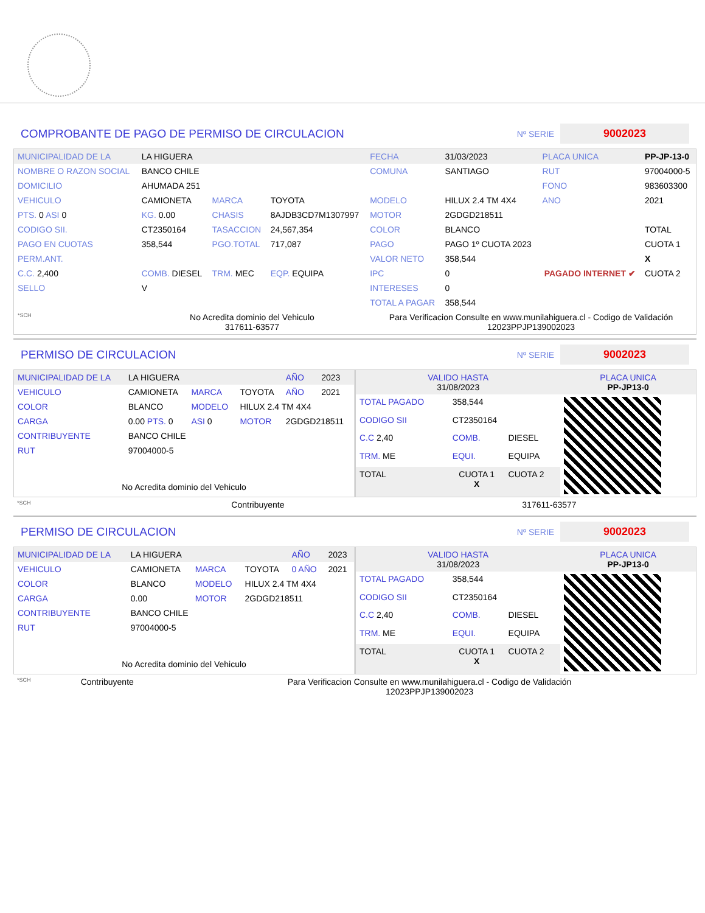COMPROBANTE DE PAGO DE PERMISO DE CIRCULACION
Nº SERIE 9002023
| MUNICIPALIDAD DE LA | LA HIGUERA | | | FECHA | 31/03/2023 | PLACA UNICA | PP-JP-13-0 |
| NOMBRE O RAZON SOCIAL | BANCO CHILE | | | COMUNA | SANTIAGO | RUT | 97004000-5 |
| DOMICILIO | AHUMADA 251 | | | | | FONO | 983603300 |
| VEHICULO | CAMIONETA | MARCA | TOYOTA | MODELO | HILUX 2.4 TM 4X4 | ANO | 2021 |
| PTS. 0 ASI 0 | KG. 0.00 | CHASIS | 8AJDB3CD7M1307997 | MOTOR | 2GDGD218511 | | |
| CODIGO SII. | CT2350164 | TASACCION | 24,567,354 | COLOR | BLANCO | | TOTAL |
| PAGO EN CUOTAS | 358,544 | PGO.TOTAL | 717,087 | PAGO | PAGO 1º CUOTA 2023 | PAGADO INTERNET ✔ | CUOTA 1 |
| PERM.ANT. | | | | VALOR NETO | 358,544 | | X |
| C.C. 2,400 | COMB. DIESEL | TRM. MEC | EQP. EQUIPA | IPC | 0 | | CUOTA 2 |
| SELLO | V | | | INTERESES | 0 | | |
| | | | | TOTAL A PAGAR | 358,544 | | |
| *SCH | No Acredita dominio del Vehiculo 317611-63577 | | | Para Verificacion Consulte en www.munilahiguera.cl - Codigo de Validación 12023PPJP139002023 | | | |
PERMISO DE CIRCULACION
Nº SERIE 9002023
| MUNICIPALIDAD DE LA | LA HIGUERA | | | AÑO | 2023 |
| VEHICULO | CAMIONETA | MARCA | TOYOTA | AÑO | 2021 |
| COLOR | BLANCO | MODELO | HILUX 2.4 TM 4X4 | | |
| CARGA | 0.00 PTS. 0 | ASI 0 | MOTOR | 2GDGD218511 | |
| CONTRIBUYENTE | BANCO CHILE | | | | |
| RUT | 97004000-5 | | | | |
| No Acredita dominio del Vehiculo | | | | | |
| VALIDO HASTA 31/08/2023 | | | PLACA UNICA PP-JP13-0 |
| TOTAL PAGADO | 358,544 | | |
| CODIGO SII | CT2350164 | | |
| C.C 2,40 | COMB. | DIESEL | |
| TRM. ME | EQUI. | EQUIPA | |
| TOTAL | CUOTA 1 X | CUOTA 2 | |
| *SCH | Contribuyente | 317611-63577 |
PERMISO DE CIRCULACION
Nº SERIE 9002023
| MUNICIPALIDAD DE LA | LA HIGUERA | | | AÑO | 2023 |
| VEHICULO | CAMIONETA | MARCA | TOYOTA | 0 AÑO | 2021 |
| COLOR | BLANCO | MODELO | HILUX 2.4 TM 4X4 | | |
| CARGA | 0.00 | MOTOR | 2GDGD218511 | | |
| CONTRIBUYENTE | BANCO CHILE | | | | |
| RUT | 97004000-5 | | | | |
| No Acredita dominio del Vehiculo | | | | | |
| VALIDO HASTA 31/08/2023 | | | PLACA UNICA PP-JP13-0 |
| TOTAL PAGADO | 358,544 | | |
| CODIGO SII | CT2350164 | | |
| C.C 2,40 | COMB. | DIESEL | |
| TRM. ME | EQUI. | EQUIPA | |
| TOTAL | CUOTA 1 X | CUOTA 2 | |
| *SCH | Contribuyente | Para Verificacion Consulte en www.munilahiguera.cl - Codigo de Validación 12023PPJP139002023 |